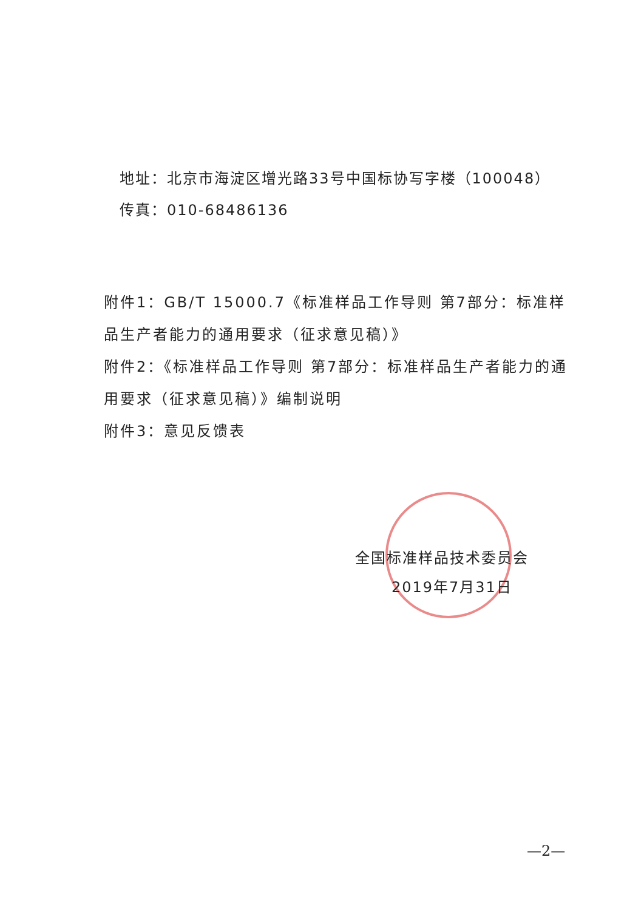地址：北京市海淀区增光路33号中国标协写字楼（100048）
传真：010-68486136
附件1：GB/T 15000.7《标准样品工作导则 第7部分：标准样品生产者能力的通用要求（征求意见稿）》
附件2：《标准样品工作导则 第7部分：标准样品生产者能力的通用要求（征求意见稿）》编制说明
附件3：意见反馈表
全国标准样品技术委员会
2019年7月31日
—2—